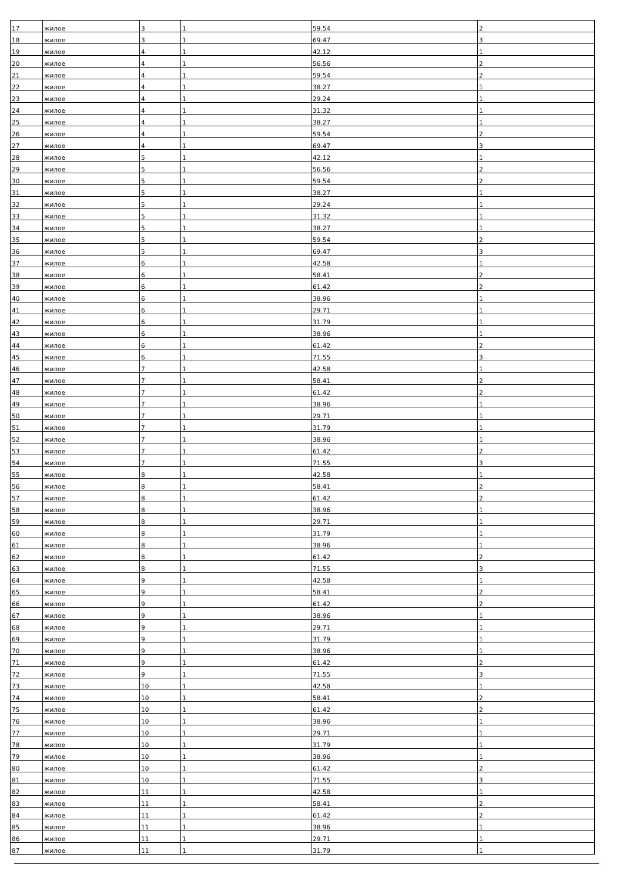| 17 | жилое | 3 | 1 | 59.54 | 2 |
| 18 | жилое | 3 | 1 | 69.47 | 3 |
| 19 | жилое | 4 | 1 | 42.12 | 1 |
| 20 | жилое | 4 | 1 | 56.56 | 2 |
| 21 | жилое | 4 | 1 | 59.54 | 2 |
| 22 | жилое | 4 | 1 | 38.27 | 1 |
| 23 | жилое | 4 | 1 | 29.24 | 1 |
| 24 | жилое | 4 | 1 | 31.32 | 1 |
| 25 | жилое | 4 | 1 | 38.27 | 1 |
| 26 | жилое | 4 | 1 | 59.54 | 2 |
| 27 | жилое | 4 | 1 | 69.47 | 3 |
| 28 | жилое | 5 | 1 | 42.12 | 1 |
| 29 | жилое | 5 | 1 | 56.56 | 2 |
| 30 | жилое | 5 | 1 | 59.54 | 2 |
| 31 | жилое | 5 | 1 | 38.27 | 1 |
| 32 | жилое | 5 | 1 | 29.24 | 1 |
| 33 | жилое | 5 | 1 | 31.32 | 1 |
| 34 | жилое | 5 | 1 | 38.27 | 1 |
| 35 | жилое | 5 | 1 | 59.54 | 2 |
| 36 | жилое | 5 | 1 | 69.47 | 3 |
| 37 | жилое | 6 | 1 | 42.58 | 1 |
| 38 | жилое | 6 | 1 | 58.41 | 2 |
| 39 | жилое | 6 | 1 | 61.42 | 2 |
| 40 | жилое | 6 | 1 | 38.96 | 1 |
| 41 | жилое | 6 | 1 | 29.71 | 1 |
| 42 | жилое | 6 | 1 | 31.79 | 1 |
| 43 | жилое | 6 | 1 | 38.96 | 1 |
| 44 | жилое | 6 | 1 | 61.42 | 2 |
| 45 | жилое | 6 | 1 | 71.55 | 3 |
| 46 | жилое | 7 | 1 | 42.58 | 1 |
| 47 | жилое | 7 | 1 | 58.41 | 2 |
| 48 | жилое | 7 | 1 | 61.42 | 2 |
| 49 | жилое | 7 | 1 | 38.96 | 1 |
| 50 | жилое | 7 | 1 | 29.71 | 1 |
| 51 | жилое | 7 | 1 | 31.79 | 1 |
| 52 | жилое | 7 | 1 | 38.96 | 1 |
| 53 | жилое | 7 | 1 | 61.42 | 2 |
| 54 | жилое | 7 | 1 | 71.55 | 3 |
| 55 | жилое | 8 | 1 | 42.58 | 1 |
| 56 | жилое | 8 | 1 | 58.41 | 2 |
| 57 | жилое | 8 | 1 | 61.42 | 2 |
| 58 | жилое | 8 | 1 | 38.96 | 1 |
| 59 | жилое | 8 | 1 | 29.71 | 1 |
| 60 | жилое | 8 | 1 | 31.79 | 1 |
| 61 | жилое | 8 | 1 | 38.96 | 1 |
| 62 | жилое | 8 | 1 | 61.42 | 2 |
| 63 | жилое | 8 | 1 | 71.55 | 3 |
| 64 | жилое | 9 | 1 | 42.58 | 1 |
| 65 | жилое | 9 | 1 | 58.41 | 2 |
| 66 | жилое | 9 | 1 | 61.42 | 2 |
| 67 | жилое | 9 | 1 | 38.96 | 1 |
| 68 | жилое | 9 | 1 | 29.71 | 1 |
| 69 | жилое | 9 | 1 | 31.79 | 1 |
| 70 | жилое | 9 | 1 | 38.96 | 1 |
| 71 | жилое | 9 | 1 | 61.42 | 2 |
| 72 | жилое | 9 | 1 | 71.55 | 3 |
| 73 | жилое | 10 | 1 | 42.58 | 1 |
| 74 | жилое | 10 | 1 | 58.41 | 2 |
| 75 | жилое | 10 | 1 | 61.42 | 2 |
| 76 | жилое | 10 | 1 | 38.96 | 1 |
| 77 | жилое | 10 | 1 | 29.71 | 1 |
| 78 | жилое | 10 | 1 | 31.79 | 1 |
| 79 | жилое | 10 | 1 | 38.96 | 1 |
| 80 | жилое | 10 | 1 | 61.42 | 2 |
| 81 | жилое | 10 | 1 | 71.55 | 3 |
| 82 | жилое | 11 | 1 | 42.58 | 1 |
| 83 | жилое | 11 | 1 | 58.41 | 2 |
| 84 | жилое | 11 | 1 | 61.42 | 2 |
| 85 | жилое | 11 | 1 | 38.96 | 1 |
| 86 | жилое | 11 | 1 | 29.71 | 1 |
| 87 | жилое | 11 | 1 | 31.79 | 1 |